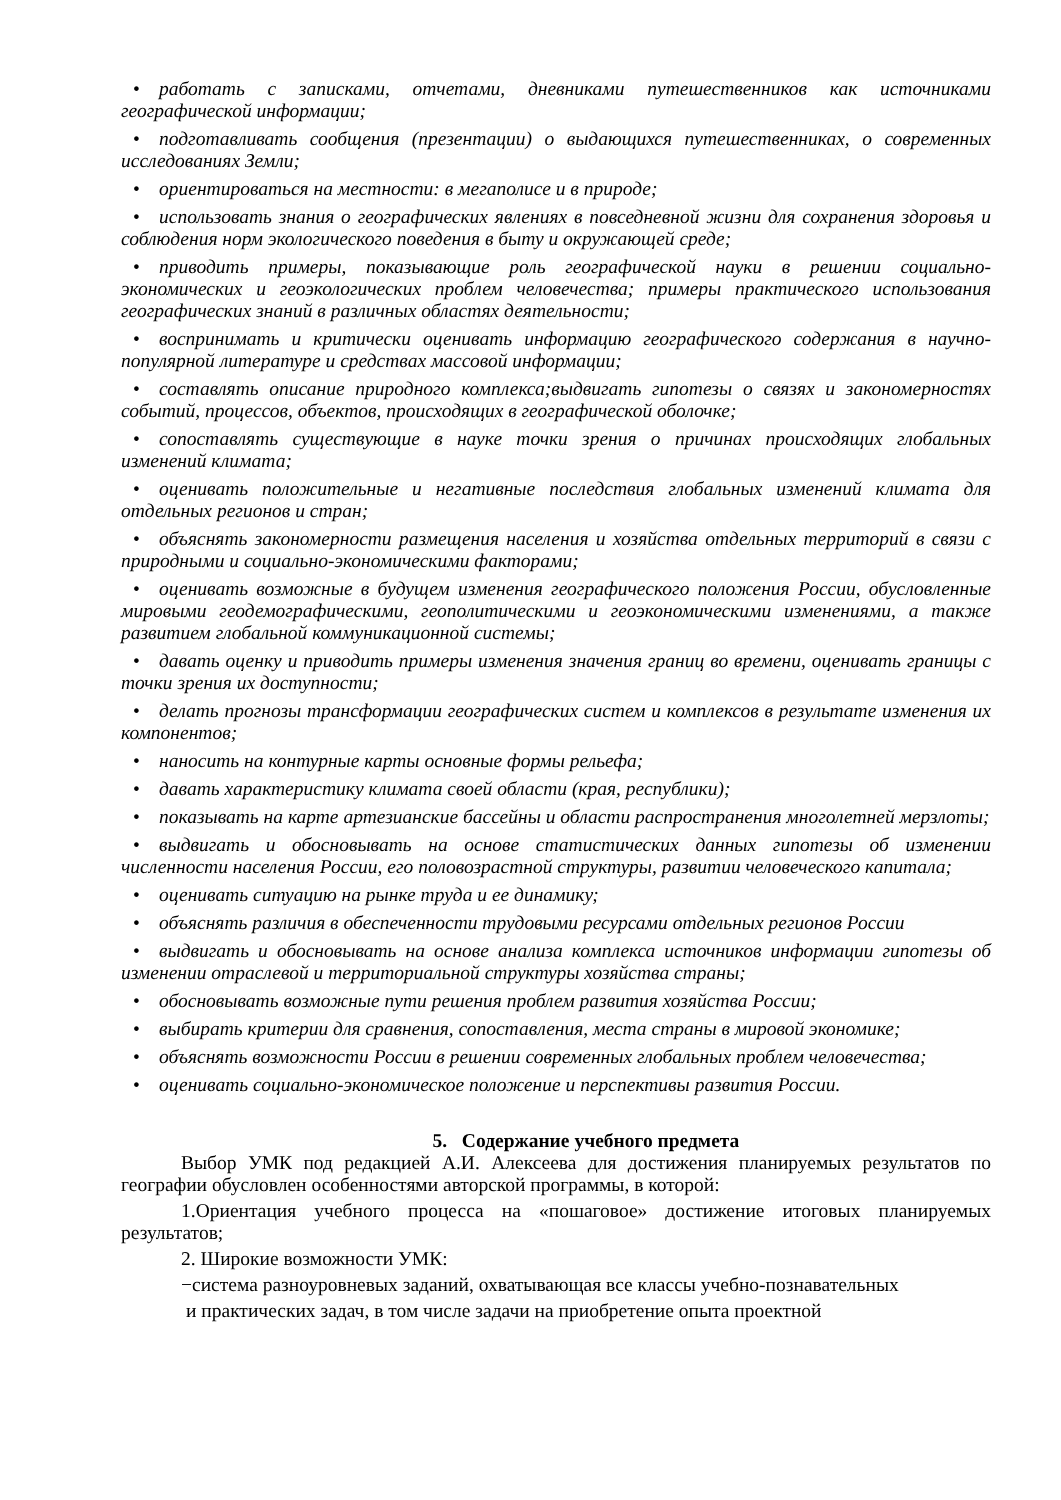• работать с записками, отчетами, дневниками путешественников как источниками географической информации;
• подготавливать сообщения (презентации) о выдающихся путешественниках, о современных исследованиях Земли;
• ориентироваться на местности: в мегаполисе и в природе;
• использовать знания о географических явлениях в повседневной жизни для сохранения здоровья и соблюдения норм экологического поведения в быту и окружающей среде;
• приводить примеры, показывающие роль географической науки в решении социально-экономических и геоэкологических проблем человечества; примеры практического использования географических знаний в различных областях деятельности;
• воспринимать и критически оценивать информацию географического содержания в научно-популярной литературе и средствах массовой информации;
• составлять описание природного комплекса;выдвигать гипотезы о связях и закономерностях событий, процессов, объектов, происходящих в географической оболочке;
• сопоставлять существующие в науке точки зрения о причинах происходящих глобальных изменений климата;
• оценивать положительные и негативные последствия глобальных изменений климата для отдельных регионов и стран;
• объяснять закономерности размещения населения и хозяйства отдельных территорий в связи с природными и социально-экономическими факторами;
• оценивать возможные в будущем изменения географического положения России, обусловленные мировыми геодемографическими, геополитическими и геоэкономическими изменениями, а также развитием глобальной коммуникационной системы;
• давать оценку и приводить примеры изменения значения границ во времени, оценивать границы с точки зрения их доступности;
• делать прогнозы трансформации географических систем и комплексов в результате изменения их компонентов;
• наносить на контурные карты основные формы рельефа;
• давать характеристику климата своей области (края, республики);
• показывать на карте артезианские бассейны и области распространения многолетней мерзлоты;
• выдвигать и обосновывать на основе статистических данных гипотезы об изменении численности населения России, его половозрастной структуры, развитии человеческого капитала;
• оценивать ситуацию на рынке труда и ее динамику;
• объяснять различия в обеспеченности трудовыми ресурсами отдельных регионов России
• выдвигать и обосновывать на основе анализа комплекса источников информации гипотезы об изменении отраслевой и территориальной структуры хозяйства страны;
• обосновывать возможные пути решения проблем развития хозяйства России;
• выбирать критерии для сравнения, сопоставления, места страны в мировой экономике;
• объяснять возможности России в решении современных глобальных проблем человечества;
• оценивать социально-экономическое положение и перспективы развития России.
5. Содержание учебного предмета
Выбор УМК под редакцией А.И. Алексеева для достижения планируемых результатов по географии обусловлен особенностями авторской программы, в которой:
1.Ориентация учебного процесса на «пошаговое» достижение итоговых планируемых результатов;
2. Широкие возможности УМК:
−система разноуровневых заданий, охватывающая все классы учебно-познавательных
и практических задач, в том числе задачи на приобретение опыта проектной